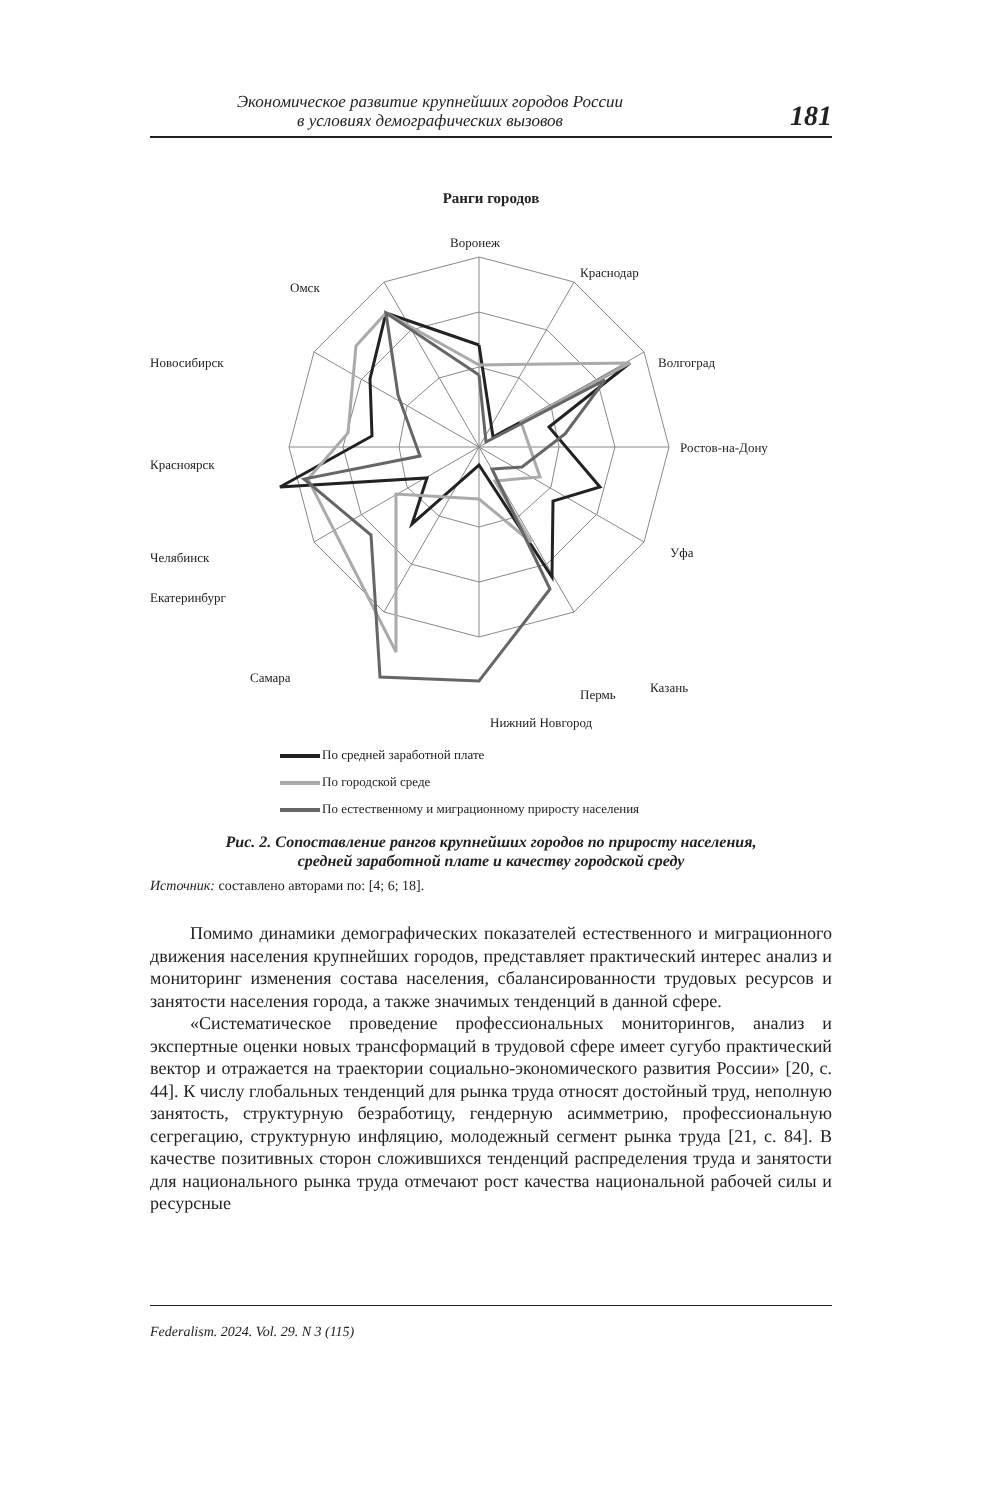Экономическое развитие крупнейших городов России
в условиях демографических вызовов
181
Ранги городов
Воронеж
Краснодар
Волгоград
Ростов-на-Дону
Уфа
Казань
Пермь
Нижний Новгород
Самара
Екатеринбург
Челябинск
Красноярск
Новосибирск
Омск
По средней заработной плате
По городской среде
По естественному и миграционному приросту населения
Рис. 2. Сопоставление рангов крупнейших городов по приросту населения,
средней заработной плате и качеству городской среду
Источник: составлено авторами по: [4; 6; 18].
Помимо динамики демографических показателей естественного и миграционного движения населения крупнейших городов, представляет практический интерес анализ и мониторинг изменения состава населения, сбалансированности трудовых ресурсов и занятости населения города, а также значимых тенденций в данной сфере.
«Систематическое проведение профессиональных мониторингов, анализ и экспертные оценки новых трансформаций в трудовой сфере имеет сугубо практический вектор и отражается на траектории социально-экономического развития России» [20, с. 44]. К числу глобальных тенденций для рынка труда относят достойный труд, неполную занятость, структурную безработицу, гендерную асимметрию, профессиональную сегрегацию, структурную инфляцию, молодежный сегмент рынка труда [21, с. 84]. В качестве позитивных сторон сложившихся тенденций распределения труда и занятости для национального рынка труда отмечают рост качества национальной рабочей силы и ресурсные
Federalism. 2024. Vol. 29. N 3 (115)